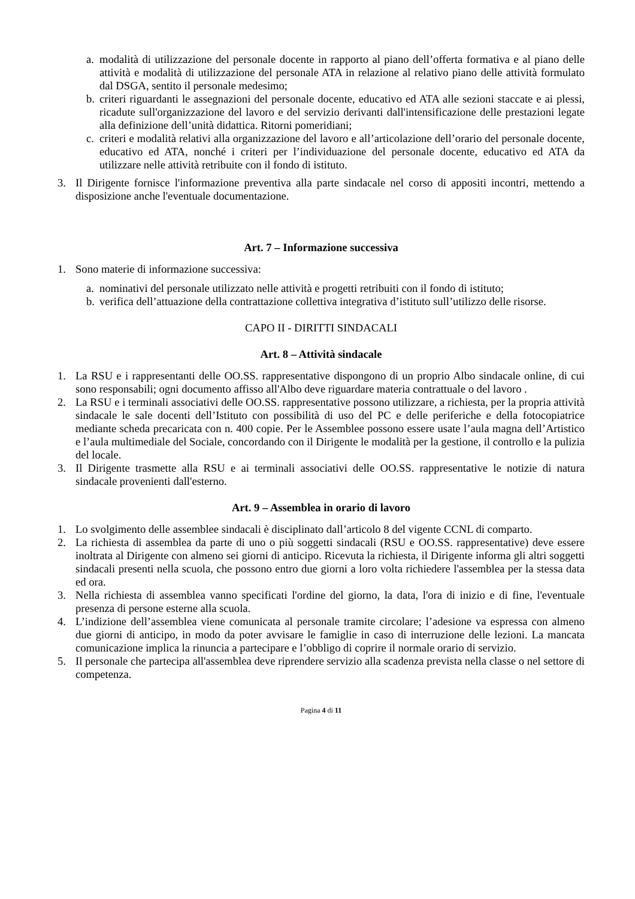a. modalità di utilizzazione del personale docente in rapporto al piano dell’offerta formativa e al piano delle attività e modalità di utilizzazione del personale ATA in relazione al relativo piano delle attività formulato dal DSGA, sentito il personale medesimo;
b. criteri riguardanti le assegnazioni del personale docente, educativo ed ATA alle sezioni staccate e ai plessi, ricadute sull'organizzazione del lavoro e del servizio derivanti dall'intensificazione delle prestazioni legate alla definizione dell’unità didattica. Ritorni pomeridiani;
c. criteri e modalità relativi alla organizzazione del lavoro e all’articolazione dell’orario del personale docente, educativo ed ATA, nonché i criteri per l’individuazione del personale docente, educativo ed ATA da utilizzare nelle attività retribuite con il fondo di istituto.
3. Il Dirigente fornisce l'informazione preventiva alla parte sindacale nel corso di appositi incontri, mettendo a disposizione anche l'eventuale documentazione.
Art. 7 – Informazione successiva
1. Sono materie di informazione successiva:
a. nominativi del personale utilizzato nelle attività e progetti retribuiti con il fondo di istituto;
b. verifica dell’attuazione della contrattazione collettiva integrativa d’istituto sull’utilizzo delle risorse.
CAPO II - DIRITTI SINDACALI
Art. 8 – Attività sindacale
1. La RSU e i rappresentanti delle OO.SS. rappresentative dispongono di un proprio Albo sindacale online, di cui sono responsabili; ogni documento affisso all'Albo deve riguardare materia contrattuale o del lavoro .
2. La RSU e i terminali associativi delle OO.SS. rappresentative possono utilizzare, a richiesta, per la propria attività sindacale le sale docenti dell’Istituto con possibilità di uso del PC e delle periferiche e della fotocopiatrice mediante scheda precaricata con n. 400 copie. Per le Assemblee possono essere usate l’aula magna dell’Artistico e l’aula multimediale del Sociale, concordando con il Dirigente le modalità per la gestione, il controllo e la pulizia del locale.
3. Il Dirigente trasmette alla RSU e ai terminali associativi delle OO.SS. rappresentative le notizie di natura sindacale provenienti dall'esterno.
Art. 9 – Assemblea in orario di lavoro
1. Lo svolgimento delle assemblee sindacali è disciplinato dall’articolo 8 del vigente CCNL di comparto.
2. La richiesta di assemblea da parte di uno o più soggetti sindacali (RSU e OO.SS. rappresentative) deve essere inoltrata al Dirigente con almeno sei giorni di anticipo. Ricevuta la richiesta, il Dirigente informa gli altri soggetti sindacali presenti nella scuola, che possono entro due giorni a loro volta richiedere l'assemblea per la stessa data ed ora.
3. Nella richiesta di assemblea vanno specificati l'ordine del giorno, la data, l'ora di inizio e di fine, l'eventuale presenza di persone esterne alla scuola.
4. L’indizione dell’assemblea viene comunicata al personale tramite circolare; l’adesione va espressa con almeno due giorni di anticipo, in modo da poter avvisare le famiglie in caso di interruzione delle lezioni. La mancata comunicazione implica la rinuncia a partecipare e l’obbligo di coprire il normale orario di servizio.
5. Il personale che partecipa all'assemblea deve riprendere servizio alla scadenza prevista nella classe o nel settore di competenza.
Pagina 4 di 11